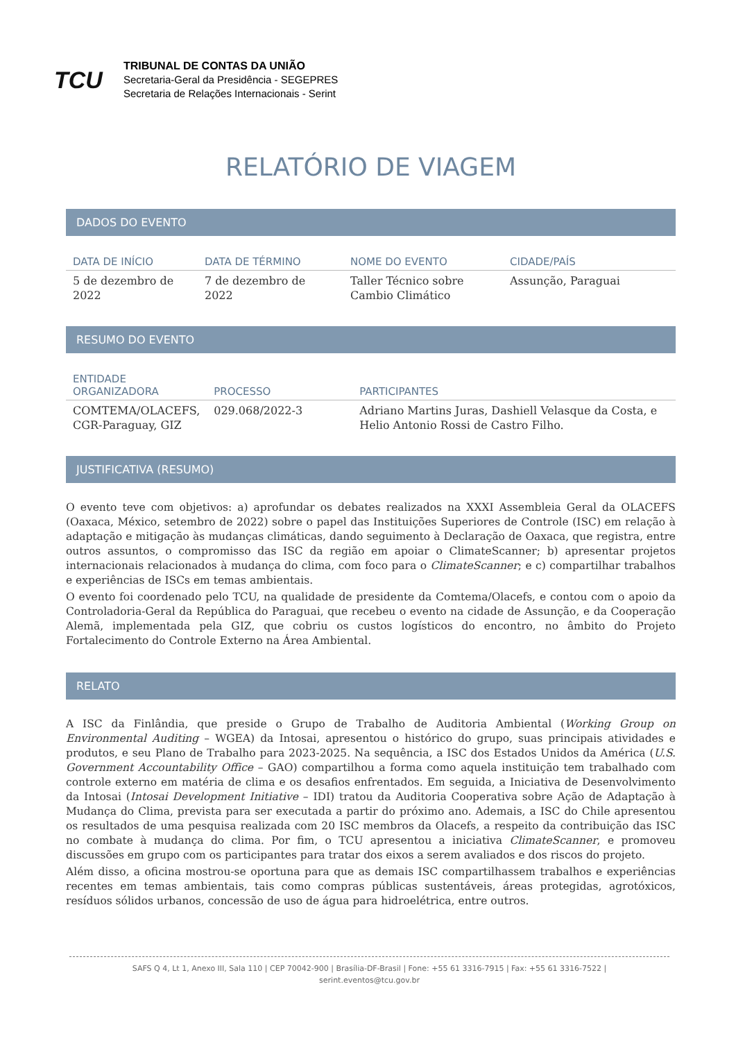TCU
TRIBUNAL DE CONTAS DA UNIÃO
Secretaria-Geral da Presidência - SEGEPRES
Secretaria de Relações Internacionais - Serint
RELATÓRIO DE VIAGEM
DADOS DO EVENTO
| DATA DE INÍCIO | DATA DE TÉRMINO | NOME DO EVENTO | CIDADE/PAÍS |
| --- | --- | --- | --- |
| 5 de dezembro de 2022 | 7 de dezembro de 2022 | Taller Técnico sobre Cambio Climático | Assunção, Paraguai |
RESUMO DO EVENTO
| ENTIDADE ORGANIZADORA | PROCESSO | PARTICIPANTES |
| --- | --- | --- |
| COMTEMA/OLACEFS, CGR-Paraguay, GIZ | 029.068/2022-3 | Adriano Martins Juras, Dashiell Velasque da Costa, e Helio Antonio Rossi de Castro Filho. |
JUSTIFICATIVA (RESUMO)
O evento teve com objetivos: a) aprofundar os debates realizados na XXXI Assembleia Geral da OLACEFS (Oaxaca, México, setembro de 2022) sobre o papel das Instituições Superiores de Controle (ISC) em relação à adaptação e mitigação às mudanças climáticas, dando seguimento à Declaração de Oaxaca, que registra, entre outros assuntos, o compromisso das ISC da região em apoiar o ClimateScanner; b) apresentar projetos internacionais relacionados à mudança do clima, com foco para o ClimateScanner; e c) compartilhar trabalhos e experiências de ISCs em temas ambientais.
O evento foi coordenado pelo TCU, na qualidade de presidente da Comtema/Olacefs, e contou com o apoio da Controladoria-Geral da República do Paraguai, que recebeu o evento na cidade de Assunção, e da Cooperação Alemã, implementada pela GIZ, que cobriu os custos logísticos do encontro, no âmbito do Projeto Fortalecimento do Controle Externo na Área Ambiental.
RELATO
A ISC da Finlândia, que preside o Grupo de Trabalho de Auditoria Ambiental (Working Group on Environmental Auditing – WGEA) da Intosai, apresentou o histórico do grupo, suas principais atividades e produtos, e seu Plano de Trabalho para 2023-2025. Na sequência, a ISC dos Estados Unidos da América (U.S. Government Accountability Office – GAO) compartilhou a forma como aquela instituição tem trabalhado com controle externo em matéria de clima e os desafios enfrentados. Em seguida, a Iniciativa de Desenvolvimento da Intosai (Intosai Development Initiative – IDI) tratou da Auditoria Cooperativa sobre Ação de Adaptação à Mudança do Clima, prevista para ser executada a partir do próximo ano. Ademais, a ISC do Chile apresentou os resultados de uma pesquisa realizada com 20 ISC membros da Olacefs, a respeito da contribuição das ISC no combate à mudança do clima. Por fim, o TCU apresentou a iniciativa ClimateScanner, e promoveu discussões em grupo com os participantes para tratar dos eixos a serem avaliados e dos riscos do projeto.
Além disso, a oficina mostrou-se oportuna para que as demais ISC compartilhassem trabalhos e experiências recentes em temas ambientais, tais como compras públicas sustentáveis, áreas protegidas, agrotóxicos, resíduos sólidos urbanos, concessão de uso de água para hidroelétrica, entre outros.
SAFS Q 4, Lt 1, Anexo III, Sala 110 | CEP 70042-900 | Brasília-DF-Brasil | Fone: +55 61 3316-7915 | Fax: +55 61 3316-7522 |
serint.eventos@tcu.gov.br